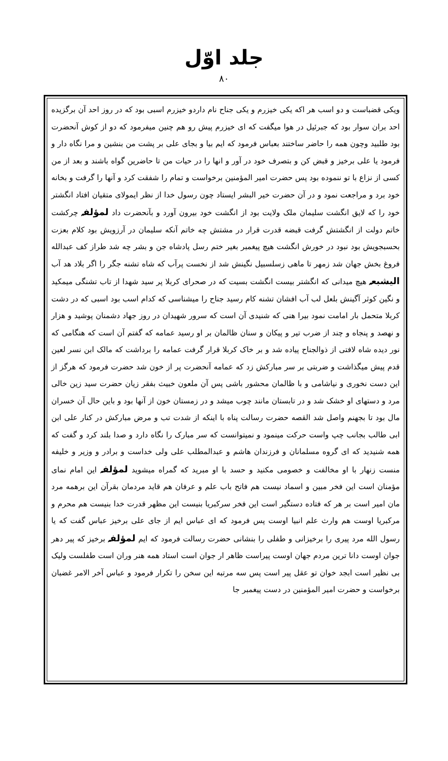جلد اوّل
۸۰
ویکی قضباست و دو اسب هر اکه یکی خیزرم و یکی جناح نام داردو خیزرم اسبی بود که در روز احد آن برگزیده احد بران سوار بود که جبرئیل در هوا میگفت که ای خیزرم پیش رو هم چنین میفرمود که دو از کوش آنحضرت بود طلبید وچون همه را حاضر ساختند بعباس فرمود که ایم بیا و بجای علی بر پشت من بنشین و مرا نگاه دار و فرمود یا علی برخیز و قبض کن و بتصرف خود در آور و انها را در حیات من تا حاضرین گواه باشند و بعد از من کسی از نزاع با تو ننموده بود پس حضرت امیر المؤمنین برخواست و تمام را شفقت کرد و آنها را گرفت و بخانه خود برد و مراجعت نمود و در آن حضرت خیر البشر ایستاد چون رسول خدا از نظر ایمولای متقیان افتاد انگشتر خود را که لایق انگشت سلیمان ملک ولایت بود از انگشت خود بیرون آورد و بآنحضرت داد لمؤلفہ چرکشت خاتم دولت از انگشتش گرفت قبضه قدرت قرار در مشتش چه خاتم آنکه سلیمان در آرزویش بود کلام بعزت بحسبجویش بود نبود در خورش انگشت هیچ پیغمبر بغیر ختم رسل پادشاه جن و بشر چه شد طراز کف عبدالله فروغ بخش جهان شد زمهر تا ماهی زسلسبیل نگینش شد از نخست پرآب که شاه تشنه جگر را اگر بلاد هد آب الیشبعہ هیچ میدانی که انگشتر بیست انگشت بسیت که در صحرای کربلا پر سید شهدا از تاب تشنگی میمکید و نگین کوثر آگینش بلعل لب آب افشان تشنه کام رسید جناح را میشناسی که کدام اسب بود اسبی که در دشت کربلا متحمل بار امامت نمود بیرا هنی که شنیدی آن است که سرور شهیدان در روز جهاد دشمنان پوشید و هزار و نهصد و پنجاه و چند از ضرب تیر و پیکان و سنان ظالمان بر او رسید عمامه که گفتم آن است که هنگامی که نور دیده شاه لافتی از ذوالجناح پیاده شد و بر خاک کربلا قرار گرفت عمامه را برداشت که مالک ابن نسر لعین قدم پیش میگذاشت و ضربتی بر سر مبارکش زد که عمامه آنحضرت پر از خون شد حضرت فرمود که هرگز از این دست نخوری و نیاشامی و با ظالمان محشور باشی پس آن ملعون خبیث بفقر زیان حضرت سید زین خالی مرد و دستهای او خشک شد و در تابستان مانند چوب میشد و در زمستان خون از آنها بود و باین حال آن خسران مال بود تا بجهنم واصل شد القصه حضرت رسالت پناه با اینکه از شدت تب و مرض مبارکش در کنار علی ابن ابی طالب بجانب چپ واست حرکت مینمود و نمیتوانست که سر مبارک را نگاه دارد و صدا بلند کرد و گفت که همه شنیدید که ای گروه مسلمانان و فرزندان هاشم و عبدالمطلب علی ولی خداست و برادر و وزیر و خلیفه منست زنهار با او مخالفت و خصومی مکنید و حسد با او مبرید که گمراه میشوید لمؤلفہ این امام نمای مؤمنان است این فخر مبین و اسماد نیست هم فاتح باب علم و عرفان هم قاید مردمان بقرآن این برهمه مرد مان امیر است بر هر که فتاده دستگیر است این فخر سرکبریا بنیست این مظهر قدرت خدا بنیست هم محرم و مرکبریا اوست هم وارث علم انبیا اوست پس فرمود که ای عباس ایم از جای علی برخیز عباس گفت که یا رسول الله مرد پیری را برخیزانی و طفلی را بنشانی حضرت رسالت فرمود که ایم لمؤلفہ برخیز که پیر دهر جوان اوست دانا ترین مردم جهان اوست پیراست ظاهر ار جوان است استاد همه هنر وران است طفلست ولیک بی نظیر است ابجد خوان تو عقل پیر است پس سه مرتبه این سخن را تکرار فرمود و عباس آخر الامر غضبان برخواست و حضرت امیر المؤمنین در دست پیغمبر جا